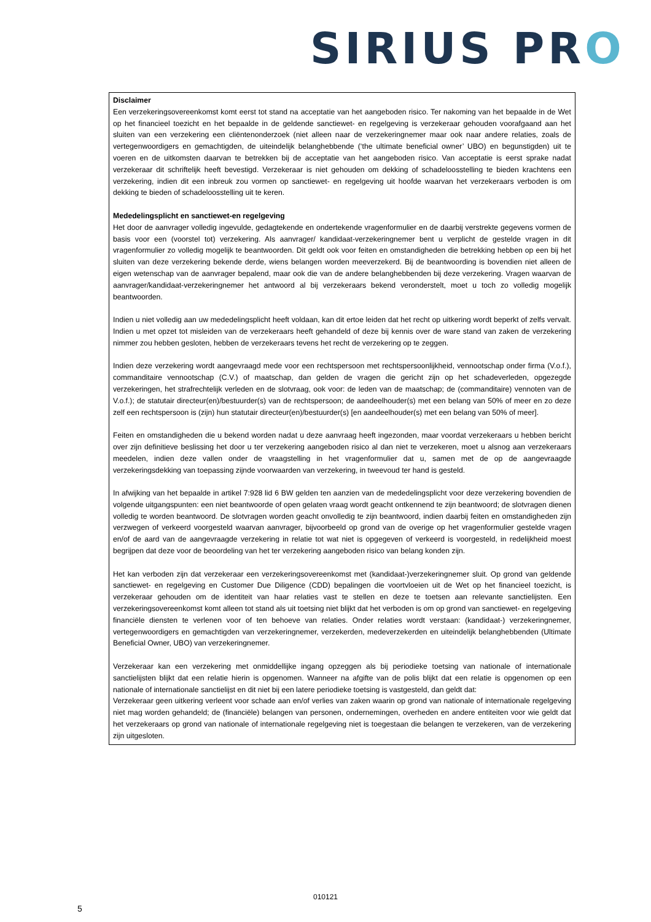SIRIUS PRO
Disclaimer
Een verzekeringsovereenkomst komt eerst tot stand na acceptatie van het aangeboden risico. Ter nakoming van het bepaalde in de Wet op het financieel toezicht en het bepaalde in de geldende sanctiewet- en regelgeving is verzekeraar gehouden voorafgaand aan het sluiten van een verzekering een cliëntenonderzoek (niet alleen naar de verzekeringnemer maar ook naar andere relaties, zoals de vertegenwoordigers en gemachtigden, de uiteindelijk belanghebbende (‘the ultimate beneficial owner’ UBO) en begunstigden) uit te voeren en de uitkomsten daarvan te betrekken bij de acceptatie van het aangeboden risico. Van acceptatie is eerst sprake nadat verzekeraar dit schriftelijk heeft bevestigd. Verzekeraar is niet gehouden om dekking of schadeloosstelling te bieden krachtens een verzekering, indien dit een inbreuk zou vormen op sanctiewet- en regelgeving uit hoofde waarvan het verzekeraars verboden is om dekking te bieden of schadeloosstelling uit te keren.
Mededelingsplicht en sanctiewet-en regelgeving
Het door de aanvrager volledig ingevulde, gedagtekende en ondertekende vragenformulier en de daarbij verstrekte gegevens vormen de basis voor een (voorstel tot) verzekering. Als aanvrager/ kandidaat-verzekeringnemer bent u verplicht de gestelde vragen in dit vragenformulier zo volledig mogelijk te beantwoorden. Dit geldt ook voor feiten en omstandigheden die betrekking hebben op een bij het sluiten van deze verzekering bekende derde, wiens belangen worden meeverzekerd. Bij de beantwoording is bovendien niet alleen de eigen wetenschap van de aanvrager bepalend, maar ook die van de andere belanghebbenden bij deze verzekering. Vragen waarvan de aanvrager/kandidaat-verzekeringnemer het antwoord al bij verzekeraars bekend veronderstelt, moet u toch zo volledig mogelijk beantwoorden.
Indien u niet volledig aan uw mededelingsplicht heeft voldaan, kan dit ertoe leiden dat het recht op uitkering wordt beperkt of zelfs vervalt. Indien u met opzet tot misleiden van de verzekeraars heeft gehandeld of deze bij kennis over de ware stand van zaken de verzekering nimmer zou hebben gesloten, hebben de verzekeraars tevens het recht de verzekering op te zeggen.
Indien deze verzekering wordt aangevraagd mede voor een rechtspersoon met rechtspersoonlijkheid, vennootschap onder firma (V.o.f.), commanditaire vennootschap (C.V.) of maatschap, dan gelden de vragen die gericht zijn op het schadeverleden, opgezegde verzekeringen, het strafrechtelijk verleden en de slotvraag, ook voor: de leden van de maatschap; de (commanditaire) vennoten van de V.o.f.); de statutair directeur(en)/bestuurder(s) van de rechtspersoon; de aandeelhouder(s) met een belang van 50% of meer en zo deze zelf een rechtspersoon is (zijn) hun statutair directeur(en)/bestuurder(s) [en aandeelhouder(s) met een belang van 50% of meer].
Feiten en omstandigheden die u bekend worden nadat u deze aanvraag heeft ingezonden, maar voordat verzekeraars u hebben bericht over zijn definitieve beslissing het door u ter verzekering aangeboden risico al dan niet te verzekeren, moet u alsnog aan verzekeraars meedelen, indien deze vallen onder de vraagstelling in het vragenformulier dat u, samen met de op de aangevraagde verzekeringsdekking van toepassing zijnde voorwaarden van verzekering, in tweevoud ter hand is gesteld.
In afwijking van het bepaalde in artikel 7:928 lid 6 BW gelden ten aanzien van de mededelingsplicht voor deze verzekering bovendien de volgende uitgangspunten: een niet beantwoorde of open gelaten vraag wordt geacht ontkennend te zijn beantwoord; de slotvragen dienen volledig te worden beantwoord. De slotvragen worden geacht onvolledig te zijn beantwoord, indien daarbij feiten en omstandigheden zijn verzwegen of verkeerd voorgesteld waarvan aanvrager, bijvoorbeeld op grond van de overige op het vragenformulier gestelde vragen en/of de aard van de aangevraagde verzekering in relatie tot wat niet is opgegeven of verkeerd is voorgesteld, in redelijkheid moest begrijpen dat deze voor de beoordeling van het ter verzekering aangeboden risico van belang konden zijn.
Het kan verboden zijn dat verzekeraar een verzekeringsovereenkomst met (kandidaat-)verzekeringnemer sluit. Op grond van geldende sanctiewet- en regelgeving en Customer Due Diligence (CDD) bepalingen die voortvloeien uit de Wet op het financieel toezicht, is verzekeraar gehouden om de identiteit van haar relaties vast te stellen en deze te toetsen aan relevante sanctielijsten. Een verzekeringsovereenkomst komt alleen tot stand als uit toetsing niet blijkt dat het verboden is om op grond van sanctiewet- en regelgeving financiële diensten te verlenen voor of ten behoeve van relaties. Onder relaties wordt verstaan: (kandidaat-) verzekeringnemer, vertegenwoordigers en gemachtigden van verzekeringnemer, verzekerden, medeverzekerden en uiteindelijk belanghebbenden (Ultimate Beneficial Owner, UBO) van verzekeringnemer.
Verzekeraar kan een verzekering met onmiddellijke ingang opzeggen als bij periodieke toetsing van nationale of internationale sanctielijsten blijkt dat een relatie hierin is opgenomen. Wanneer na afgifte van de polis blijkt dat een relatie is opgenomen op een nationale of internationale sanctielijst en dit niet bij een latere periodieke toetsing is vastgesteld, dan geldt dat:
Verzekeraar geen uitkering verleent voor schade aan en/of verlies van zaken waarin op grond van nationale of internationale regelgeving niet mag worden gehandeld; de (financiële) belangen van personen, ondernemingen, overheden en andere entiteiten voor wie geldt dat het verzekeraars op grond van nationale of internationale regelgeving niet is toegestaan die belangen te verzekeren, van de verzekering zijn uitgesloten.
010121
5